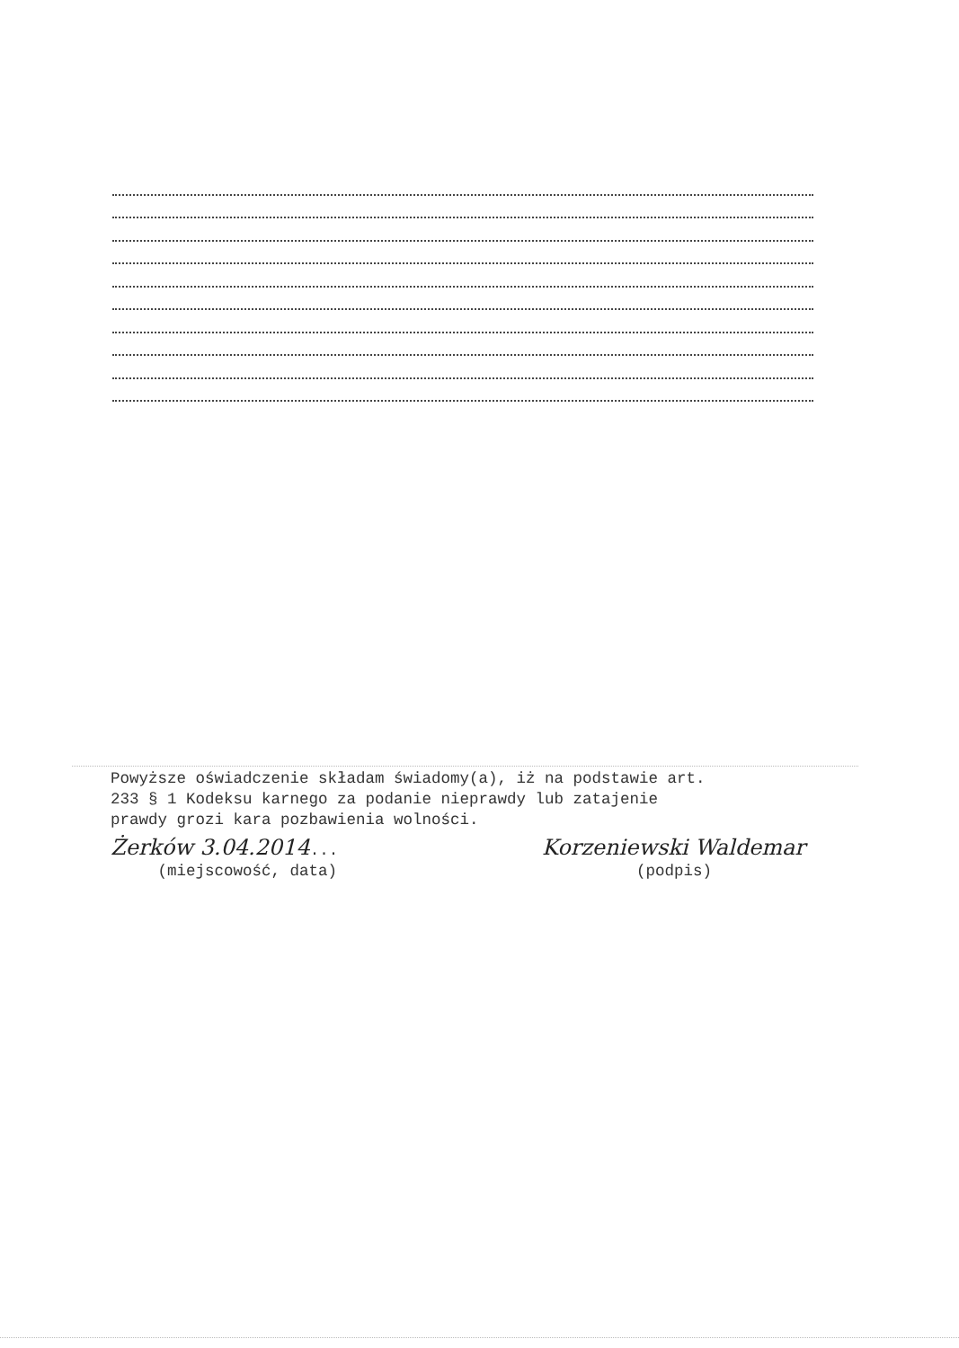Powyższe oświadczenie składam świadomy(a), iż na podstawie art. 233 § 1 Kodeksu karnego za podanie nieprawdy lub zatajenie prawdy grozi kara pozbawienia wolności.
Żerków 3.04.2014...
(miejscowość, data)
Korzeniewski Waldemar
(podpis)